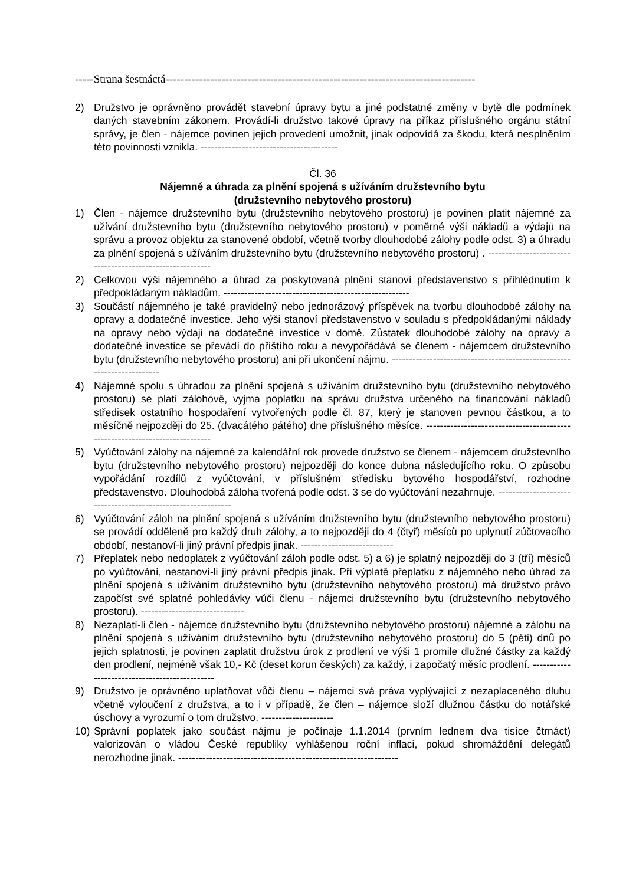-----Strana šestnáctá-----------------------------------------------------------------------------------
2) Družstvo je oprávněno provádět stavební úpravy bytu a jiné podstatné změny v bytě dle podmínek daných stavebním zákonem. Provádí-li družstvo takové úpravy na příkaz příslušného orgánu státní správy, je člen - nájemce povinen jejich provedení umožnit, jinak odpovídá za škodu, která nesplněním této povinnosti vznikla. ----------------------------------------
Čl. 36
Nájemné a úhrada za plnění spojená s užíváním družstevního bytu
(družstevního nebytového prostoru)
1) Člen - nájemce družstevního bytu (družstevního nebytového prostoru) je povinen platit nájemné za užívání družstevního bytu (družstevního nebytového prostoru) v poměrné výši nákladů a výdajů na správu a provoz objektu za stanovené období, včetně tvorby dlouhodobé zálohy podle odst. 3) a úhradu za plnění spojená s užíváním družstevního bytu (družstevního nebytového prostoru) . ----------------------------------------------------------
2) Celkovou výši nájemného a úhrad za poskytovaná plnění stanoví představenstvo s přihlédnutím k předpokládaným nákladům. ------------------------------------------------------
3) Součástí nájemného je také pravidelný nebo jednorázový příspěvek na tvorbu dlouhodobé zálohy na opravy a dodatečné investice. Jeho výši stanoví představenstvo v souladu s předpokládanými náklady na opravy nebo výdaji na dodatečné investice v domě. Zůstatek dlouhodobé zálohy na opravy a dodatečné investice se převádí do příštího roku a nevypořádává se členem - nájemcem družstevního bytu (družstevního nebytového prostoru) ani při ukončení nájmu. -----------------------------------------------------------------------
4) Nájemné spolu s úhradou za plnění spojená s užíváním družstevního bytu (družstevního nebytového prostoru) se platí zálohově, vyjma poplatku na správu družstva určeného na financování nákladů středisek ostatního hospodaření vytvořených podle čl. 87, který je stanoven pevnou částkou, a to měsíčně nejpozději do 25. (dvacátého pátého) dne příslušného měsíce. ----------------------------------------------------------------------------
5) Vyúčtování zálohy na nájemné za kalendářní rok provede družstvo se členem - nájemcem družstevního bytu (družstevního nebytového prostoru) nejpozději do konce dubna následujícího roku. O způsobu vypořádání rozdílů z vyúčtování, v příslušném středisku bytového hospodářství, rozhodne představenstvo. Dlouhodobá záloha tvořená podle odst. 3 se do vyúčtování nezahrnuje. -------------------------------------------------------------
6) Vyúčtování záloh na plnění spojená s užíváním družstevního bytu (družstevního nebytového prostoru) se provádí odděleně pro každý druh zálohy, a to nejpozději do 4 (čtyř) měsíců po uplynutí zúčtovacího období, nestanoví-li jiný právní předpis jinak. ---------------------------
7) Přeplatek nebo nedoplatek z vyúčtování záloh podle odst. 5) a 6) je splatný nejpozději do 3 (tří) měsíců po vyúčtování, nestanoví-li jiný právní předpis jinak. Při výplatě přeplatku z nájemného nebo úhrad za plnění spojená s užíváním družstevního bytu (družstevního nebytového prostoru) má družstvo právo započíst své splatné pohledávky vůči členu - nájemci družstevního bytu (družstevního nebytového prostoru). ------------------------------
8) Nezaplatí-li člen - nájemce družstevního bytu (družstevního nebytového prostoru) nájemné a zálohu na plnění spojená s užíváním družstevního bytu (družstevního nebytového prostoru) do 5 (pěti) dnů po jejich splatnosti, je povinen zaplatit družstvu úrok z prodlení ve výši 1 promile dlužné částky za každý den prodlení, nejméně však 10,- Kč (deset korun českých) za každý, i započatý měsíc prodlení. ----------------------------------------------
9) Družstvo je oprávněno uplatňovat vůči členu – nájemci svá práva vyplývající z nezaplaceného dluhu včetně vyloučení z družstva, a to i v případě, že člen – nájemce složí dlužnou částku do notářské úschovy a vyrozumí o tom družstvo. ---------------------
10) Správní poplatek jako součást nájmu je počínaje 1.1.2014 (prvním lednem dva tisíce čtrnáct) valorizován o vládou České republiky vyhlášenou roční inflaci, pokud shromáždění delegátů nerozhodne jinak. ----------------------------------------------------------------